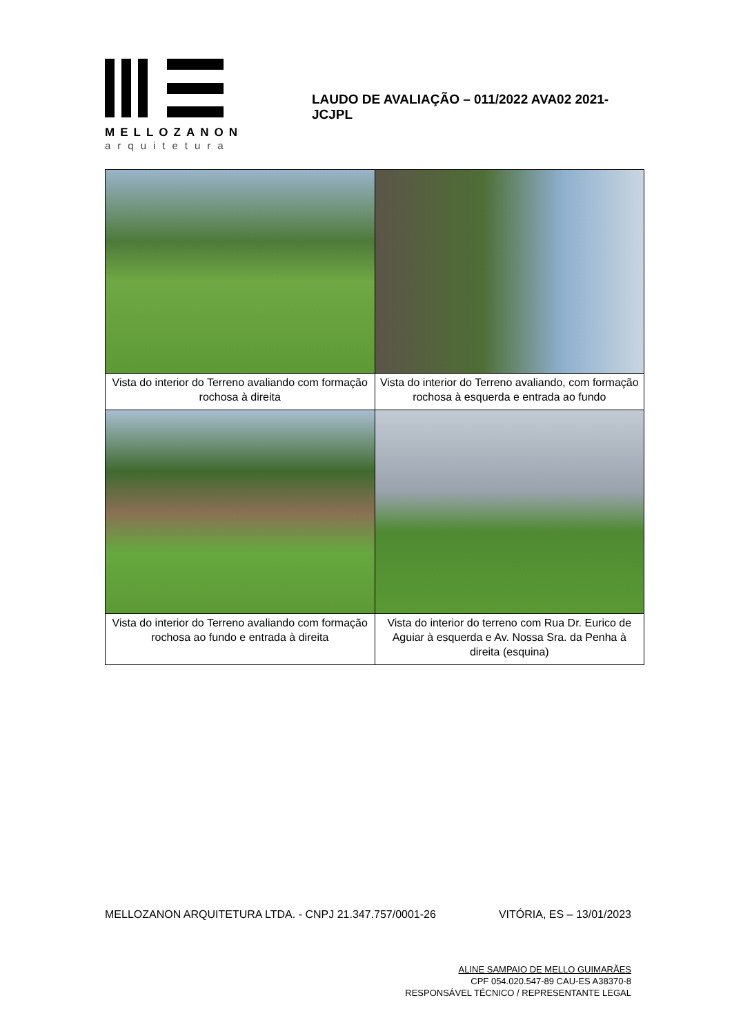MELLOZANON
arquitetura
LAUDO DE AVALIAÇÃO – 011/2022 AVA02 2021-JCJPL
| Vista do interior do Terreno avaliando com formação rochosa à direita | Vista do interior do Terreno avaliando, com formação rochosa à esquerda e entrada ao fundo |
| Vista do interior do Terreno avaliando com formação rochosa ao fundo e entrada à direita | Vista do interior do terreno com Rua Dr. Eurico de Aguiar à esquerda e Av. Nossa Sra. da Penha à direita (esquina) |
MELLOZANON ARQUITETURA LTDA. - CNPJ 21.347.757/0001-26 VITÓRIA, ES – 13/01/2023
ALINE SAMPAIO DE MELLO GUIMARÃES
CPF 054.020.547-89 CAU-ES A38370-8
RESPONSÁVEL TÉCNICO / REPRESENTANTE LEGAL